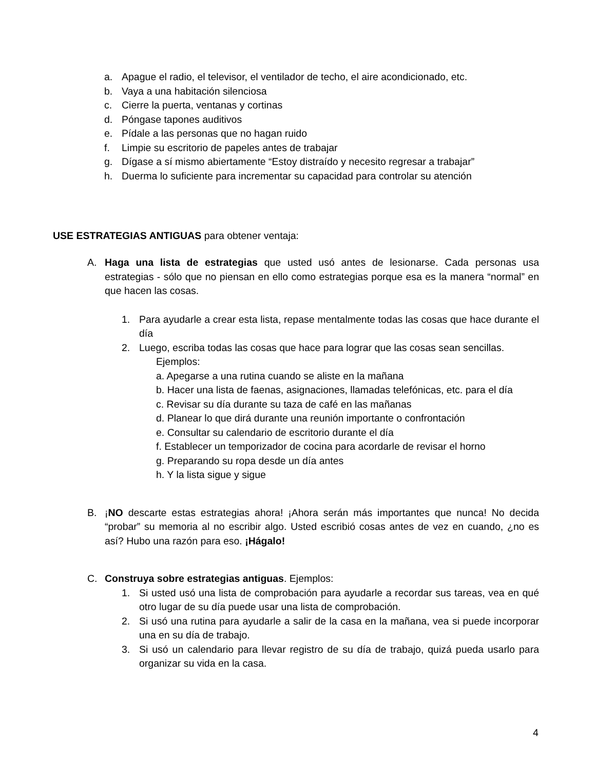a. Apague el radio, el televisor, el ventilador de techo, el aire acondicionado, etc.
b. Vaya a una habitación silenciosa
c. Cierre la puerta, ventanas y cortinas
d. Póngase tapones auditivos
e. Pídale a las personas que no hagan ruido
f. Limpie su escritorio de papeles antes de trabajar
g. Dígase a sí mismo abiertamente “Estoy distraído y necesito regresar a trabajar”
h. Duerma lo suficiente para incrementar su capacidad para controlar su atención
USE ESTRATEGIAS ANTIGUAS para obtener ventaja:
A. Haga una lista de estrategias que usted usó antes de lesionarse. Cada personas usa estrategias - sólo que no piensan en ello como estrategias porque esa es la manera “normal” en que hacen las cosas.
1. Para ayudarle a crear esta lista, repase mentalmente todas las cosas que hace durante el día
2. Luego, escriba todas las cosas que hace para lograr que las cosas sean sencillas.
Ejemplos:
a. Apegarse a una rutina cuando se aliste en la mañana
b. Hacer una lista de faenas, asignaciones, llamadas telefónicas, etc. para el día
c. Revisar su día durante su taza de café en las mañanas
d. Planear lo que dirá durante una reunión importante o confrontación
e. Consultar su calendario de escritorio durante el día
f. Establecer un temporizador de cocina para acordarle de revisar el horno
g. Preparando su ropa desde un día antes
h. Y la lista sigue y sigue
B. ¡NO descarte estas estrategias ahora! ¡Ahora serán más importantes que nunca! No decida “probar” su memoria al no escribir algo. Usted escribió cosas antes de vez en cuando, ¿no es así? Hubo una razón para eso. ¡Hágalo!
C. Construya sobre estrategias antiguas. Ejemplos:
1. Si usted usó una lista de comprobación para ayudarle a recordar sus tareas, vea en qué otro lugar de su día puede usar una lista de comprobación.
2. Si usó una rutina para ayudarle a salir de la casa en la mañana, vea si puede incorporar una en su día de trabajo.
3. Si usó un calendario para llevar registro de su día de trabajo, quizá pueda usarlo para organizar su vida en la casa.
4